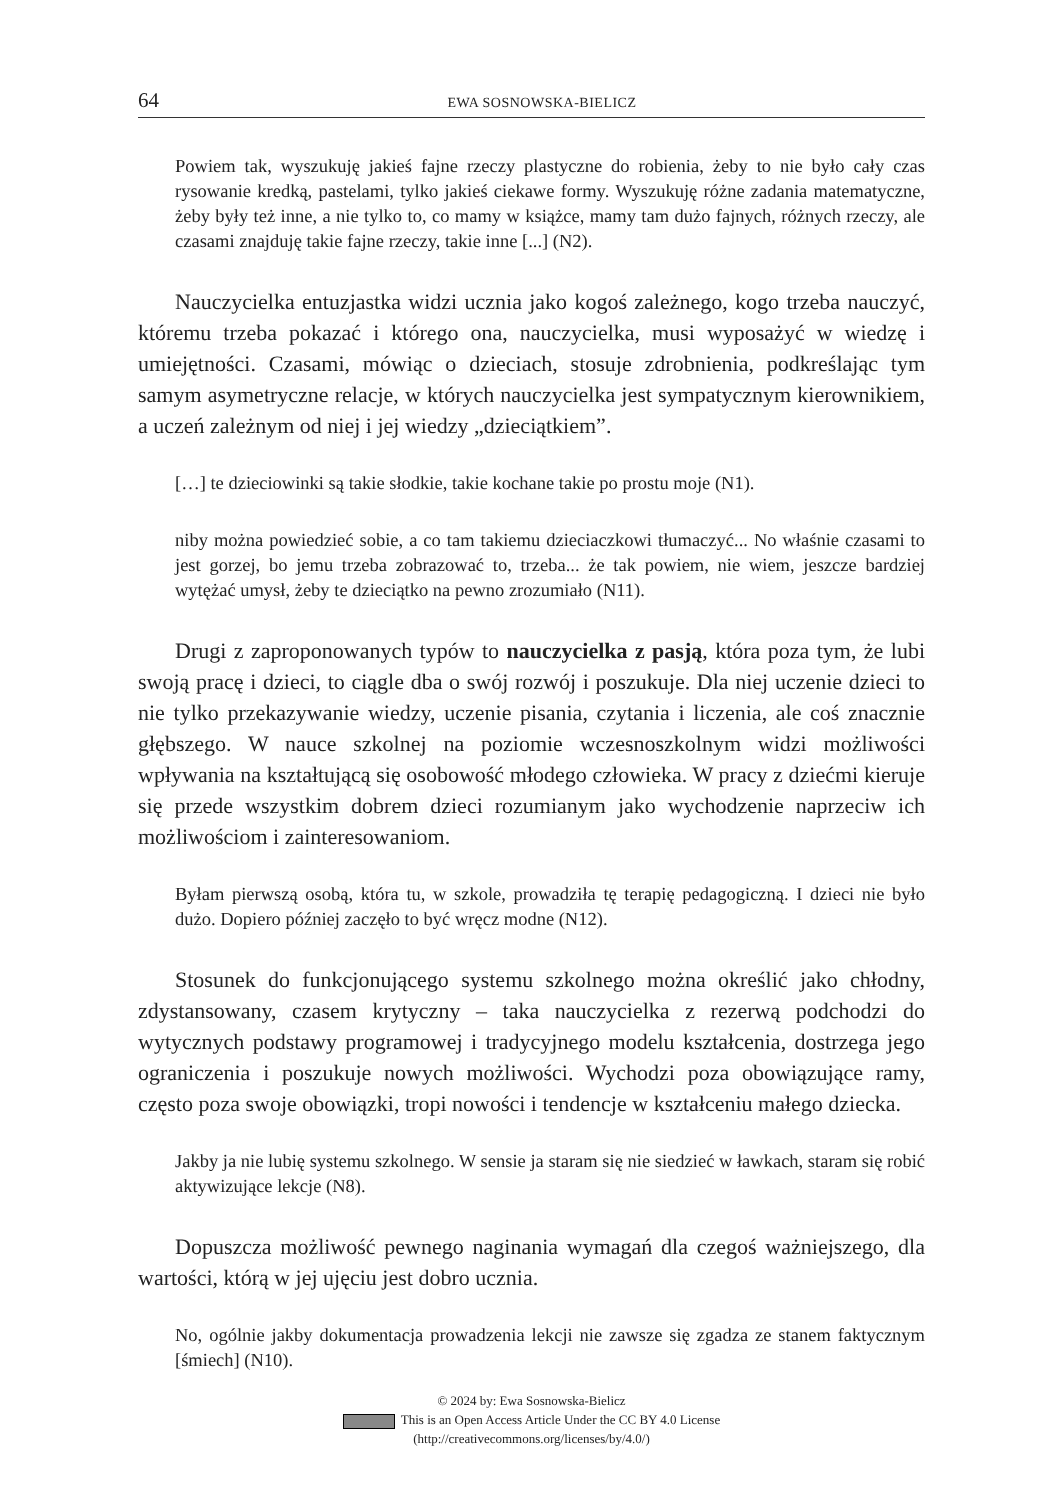64 EWA SOSNOWSKA-BIELICZ
Powiem tak, wyszukuję jakieś fajne rzeczy plastyczne do robienia, żeby to nie było cały czas rysowanie kredką, pastelami, tylko jakieś ciekawe formy. Wyszukuję różne zadania matematyczne, żeby były też inne, a nie tylko to, co mamy w książce, mamy tam dużo fajnych, różnych rzeczy, ale czasami znajduję takie fajne rzeczy, takie inne [...] (N2).
Nauczycielka entuzjastka widzi ucznia jako kogoś zależnego, kogo trzeba nauczyć, któremu trzeba pokazać i którego ona, nauczycielka, musi wyposażyć w wiedzę i umiejętności. Czasami, mówiąc o dzieciach, stosuje zdrobnienia, podkreślając tym samym asymetryczne relacje, w których nauczycielka jest sympatycznym kierownikiem, a uczeń zależnym od niej i jej wiedzy „dzieciątkiem”.
[…] te dzieciowinki są takie słodkie, takie kochane takie po prostu moje (N1).
niby można powiedzieć sobie, a co tam takiemu dzieciaczkowi tłumaczyć... No właśnie czasami to jest gorzej, bo jemu trzeba zobrazować to, trzeba... że tak powiem, nie wiem, jeszcze bardziej wytężać umysł, żeby te dzieciątko na pewno zrozumiało (N11).
Drugi z zaproponowanych typów to nauczycielka z pasją, która poza tym, że lubi swoją pracę i dzieci, to ciągle dba o swój rozwój i poszukuje. Dla niej uczenie dzieci to nie tylko przekazywanie wiedzy, uczenie pisania, czytania i liczenia, ale coś znacznie głębszego. W nauce szkolnej na poziomie wczesnoszkolnym widzi możliwości wpływania na kształtującą się osobowość młodego człowieka. W pracy z dziećmi kieruje się przede wszystkim dobrem dzieci rozumianym jako wychodzenie naprzeciw ich możliwościom i zainteresowaniom.
Byłam pierwszą osobą, która tu, w szkole, prowadziła tę terapię pedagogiczną. I dzieci nie było dużo. Dopiero później zaczęło to być wręcz modne (N12).
Stosunek do funkcjonującego systemu szkolnego można określić jako chłodny, zdystansowany, czasem krytyczny – taka nauczycielka z rezerwą podchodzi do wytycznych podstawy programowej i tradycyjnego modelu kształcenia, dostrzega jego ograniczenia i poszukuje nowych możliwości. Wychodzi poza obowiązujące ramy, często poza swoje obowiązki, tropi nowości i tendencje w kształceniu małego dziecka.
Jakby ja nie lubię systemu szkolnego. W sensie ja staram się nie siedzieć w ławkach, staram się robić aktywizujące lekcje (N8).
Dopuszcza możliwość pewnego naginania wymagań dla czegoś ważniejszego, dla wartości, którą w jej ujęciu jest dobro ucznia.
No, ogólnie jakby dokumentacja prowadzenia lekcji nie zawsze się zgadza ze stanem faktycznym [śmiech] (N10).
© 2024 by: Ewa Sosnowska-Bielicz
This is an Open Access Article Under the CC BY 4.0 License
(http://creativecommons.org/licenses/by/4.0/)